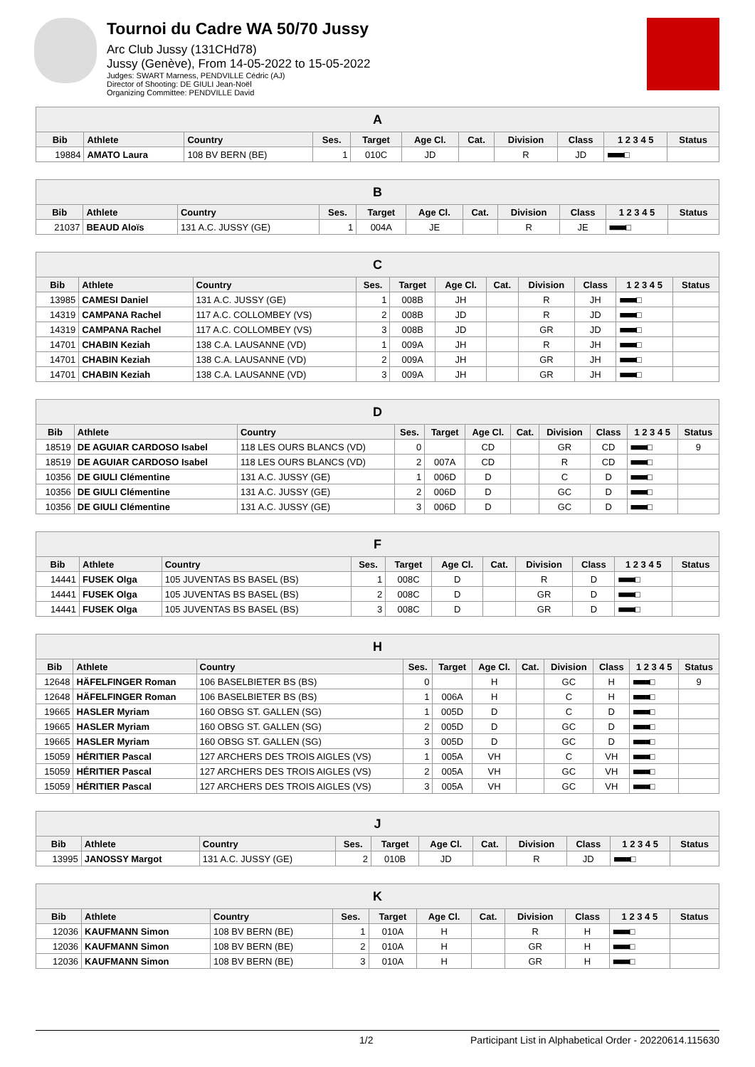Tournoi du Cadre WA 50/70 Jussy
Arc Club Jussy (131CHd78)
Jussy (Genève), From 14-05-2022 to 15-05-2022
Judges: SWART Marness, PENDVILLE Cédric (AJ)
Director of Shooting: DE GIULI Jean-Noël
Organizing Committee: PENDVILLE David
| A | | | | | | | | | | |
| --- | --- | --- | --- | --- | --- | --- | --- | --- | --- | --- |
| Bib | Athlete | Country | Ses. | Target | Age Cl. | Cat. | Division | Class | 1 2 3 4 5 | Status |
| 19884 | AMATO Laura | 108 BV BERN (BE) | 1 | 010C | JD | | R | JD | ■■■■□ | |
| B | | | | | | | | | | |
| --- | --- | --- | --- | --- | --- | --- | --- | --- | --- | --- |
| Bib | Athlete | Country | Ses. | Target | Age Cl. | Cat. | Division | Class | 1 2 3 4 5 | Status |
| 21037 | BEAUD Aloïs | 131 A.C. JUSSY (GE) | 1 | 004A | JE | | R | JE | ■■■■□ | |
| C | | | | | | | | | | |
| --- | --- | --- | --- | --- | --- | --- | --- | --- | --- | --- |
| Bib | Athlete | Country | Ses. | Target | Age Cl. | Cat. | Division | Class | 1 2 3 4 5 | Status |
| 13985 | CAMESI Daniel | 131 A.C. JUSSY (GE) | 1 | 008B | JH | | R | JH | ■■■■□ | |
| 14319 | CAMPANA Rachel | 117 A.C. COLLOMBEY (VS) | 2 | 008B | JD | | R | JD | ■■■■□ | |
| 14319 | CAMPANA Rachel | 117 A.C. COLLOMBEY (VS) | 3 | 008B | JD | | GR | JD | ■■■■□ | |
| 14701 | CHABIN Keziah | 138 C.A. LAUSANNE (VD) | 1 | 009A | JH | | R | JH | ■■■■□ | |
| 14701 | CHABIN Keziah | 138 C.A. LAUSANNE (VD) | 2 | 009A | JH | | GR | JH | ■■■■□ | |
| 14701 | CHABIN Keziah | 138 C.A. LAUSANNE (VD) | 3 | 009A | JH | | GR | JH | ■■■■□ | |
| D | | | | | | | | | | |
| --- | --- | --- | --- | --- | --- | --- | --- | --- | --- | --- |
| Bib | Athlete | Country | Ses. | Target | Age Cl. | Cat. | Division | Class | 1 2 3 4 5 | Status |
| 18519 | DE AGUIAR CARDOSO Isabel | 118 LES OURS BLANCS (VD) | 0 | | CD | | GR | CD | ■■■■□ | 9 |
| 18519 | DE AGUIAR CARDOSO Isabel | 118 LES OURS BLANCS (VD) | 2 | 007A | CD | | R | CD | ■■■■□ | |
| 10356 | DE GIULI Clémentine | 131 A.C. JUSSY (GE) | 1 | 006D | D | | C | D | ■■■■□ | |
| 10356 | DE GIULI Clémentine | 131 A.C. JUSSY (GE) | 2 | 006D | D | | GC | D | ■■■■□ | |
| 10356 | DE GIULI Clémentine | 131 A.C. JUSSY (GE) | 3 | 006D | D | | GC | D | ■■■■□ | |
| F | | | | | | | | | | |
| --- | --- | --- | --- | --- | --- | --- | --- | --- | --- | --- |
| Bib | Athlete | Country | Ses. | Target | Age Cl. | Cat. | Division | Class | 1 2 3 4 5 | Status |
| 14441 | FUSEK Olga | 105 JUVENTAS BS BASEL (BS) | 1 | 008C | D | | R | D | ■■■■□ | |
| 14441 | FUSEK Olga | 105 JUVENTAS BS BASEL (BS) | 2 | 008C | D | | GR | D | ■■■■□ | |
| 14441 | FUSEK Olga | 105 JUVENTAS BS BASEL (BS) | 3 | 008C | D | | GR | D | ■■■■□ | |
| H | | | | | | | | | | |
| --- | --- | --- | --- | --- | --- | --- | --- | --- | --- | --- |
| Bib | Athlete | Country | Ses. | Target | Age Cl. | Cat. | Division | Class | 1 2 3 4 5 | Status |
| 12648 | HÄFELFINGER Roman | 106 BASELBIETER BS (BS) | 0 | | H | | GC | H | ■■■■□ | 9 |
| 12648 | HÄFELFINGER Roman | 106 BASELBIETER BS (BS) | 1 | 006A | H | | C | H | ■■■■□ | |
| 19665 | HASLER Myriam | 160 OBSG ST. GALLEN (SG) | 1 | 005D | D | | C | D | ■■■■□ | |
| 19665 | HASLER Myriam | 160 OBSG ST. GALLEN (SG) | 2 | 005D | D | | GC | D | ■■■■□ | |
| 19665 | HASLER Myriam | 160 OBSG ST. GALLEN (SG) | 3 | 005D | D | | GC | D | ■■■■□ | |
| 15059 | HÉRITIER Pascal | 127 ARCHERS DES TROIS AIGLES (VS) | 1 | 005A | VH | | C | VH | ■■■■□ | |
| 15059 | HÉRITIER Pascal | 127 ARCHERS DES TROIS AIGLES (VS) | 2 | 005A | VH | | GC | VH | ■■■■□ | |
| 15059 | HÉRITIER Pascal | 127 ARCHERS DES TROIS AIGLES (VS) | 3 | 005A | VH | | GC | VH | ■■■■□ | |
| J | | | | | | | | | | |
| --- | --- | --- | --- | --- | --- | --- | --- | --- | --- | --- |
| Bib | Athlete | Country | Ses. | Target | Age Cl. | Cat. | Division | Class | 1 2 3 4 5 | Status |
| 13995 | JANOSSY Margot | 131 A.C. JUSSY (GE) | 2 | 010B | JD | | R | JD | ■■■■□ | |
| K | | | | | | | | | | |
| --- | --- | --- | --- | --- | --- | --- | --- | --- | --- | --- |
| Bib | Athlete | Country | Ses. | Target | Age Cl. | Cat. | Division | Class | 1 2 3 4 5 | Status |
| 12036 | KAUFMANN Simon | 108 BV BERN (BE) | 1 | 010A | H | | R | H | ■■■■□ | |
| 12036 | KAUFMANN Simon | 108 BV BERN (BE) | 2 | 010A | H | | GR | H | ■■■■□ | |
| 12036 | KAUFMANN Simon | 108 BV BERN (BE) | 3 | 010A | H | | GR | H | ■■■■□ | |
1/2 Participant List in Alphabetical Order - 20220614.115630